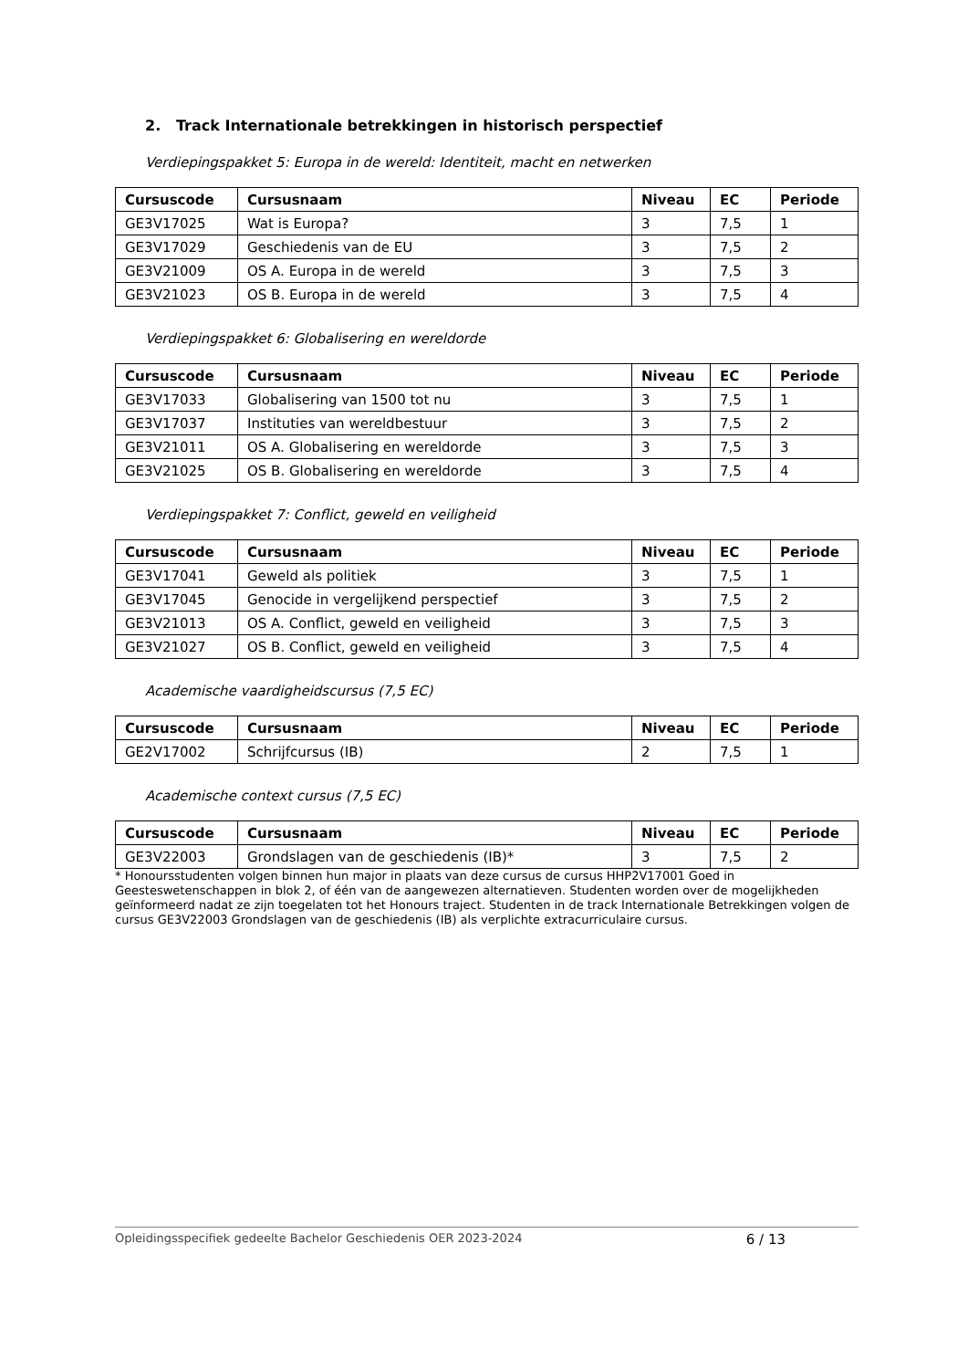2. Track Internationale betrekkingen in historisch perspectief
Verdiepingspakket 5: Europa in de wereld: Identiteit, macht en netwerken
| Cursuscode | Cursusnaam | Niveau | EC | Periode |
| --- | --- | --- | --- | --- |
| GE3V17025 | Wat is Europa? | 3 | 7,5 | 1 |
| GE3V17029 | Geschiedenis van de EU | 3 | 7,5 | 2 |
| GE3V21009 | OS A. Europa in de wereld | 3 | 7,5 | 3 |
| GE3V21023 | OS B. Europa in de wereld | 3 | 7,5 | 4 |
Verdiepingspakket 6: Globalisering en wereldorde
| Cursuscode | Cursusnaam | Niveau | EC | Periode |
| --- | --- | --- | --- | --- |
| GE3V17033 | Globalisering van 1500 tot nu | 3 | 7,5 | 1 |
| GE3V17037 | Instituties van wereldbestuur | 3 | 7,5 | 2 |
| GE3V21011 | OS A. Globalisering en wereldorde | 3 | 7,5 | 3 |
| GE3V21025 | OS B. Globalisering en wereldorde | 3 | 7,5 | 4 |
Verdiepingspakket 7: Conflict, geweld en veiligheid
| Cursuscode | Cursusnaam | Niveau | EC | Periode |
| --- | --- | --- | --- | --- |
| GE3V17041 | Geweld als politiek | 3 | 7,5 | 1 |
| GE3V17045 | Genocide in vergelijkend perspectief | 3 | 7,5 | 2 |
| GE3V21013 | OS A. Conflict, geweld en veiligheid | 3 | 7,5 | 3 |
| GE3V21027 | OS B. Conflict, geweld en veiligheid | 3 | 7,5 | 4 |
Academische vaardigheidscursus (7,5 EC)
| Cursuscode | Cursusnaam | Niveau | EC | Periode |
| --- | --- | --- | --- | --- |
| GE2V17002 | Schrijfcursus (IB) | 2 | 7,5 | 1 |
Academische context cursus (7,5 EC)
| Cursuscode | Cursusnaam | Niveau | EC | Periode |
| --- | --- | --- | --- | --- |
| GE3V22003 | Grondslagen van de geschiedenis (IB)* | 3 | 7,5 | 2 |
* Honoursstudenten volgen binnen hun major in plaats van deze cursus de cursus HHP2V17001 Goed in Geesteswetenschappen in blok 2, of één van de aangewezen alternatieven. Studenten worden over de mogelijkheden geïnformeerd nadat ze zijn toegelaten tot het Honours traject. Studenten in de track Internationale Betrekkingen volgen de cursus GE3V22003 Grondslagen van de geschiedenis (IB) als verplichte extracurriculaire cursus.
Opleidingsspecifiek gedeelte Bachelor Geschiedenis OER 2023-2024 6 / 13